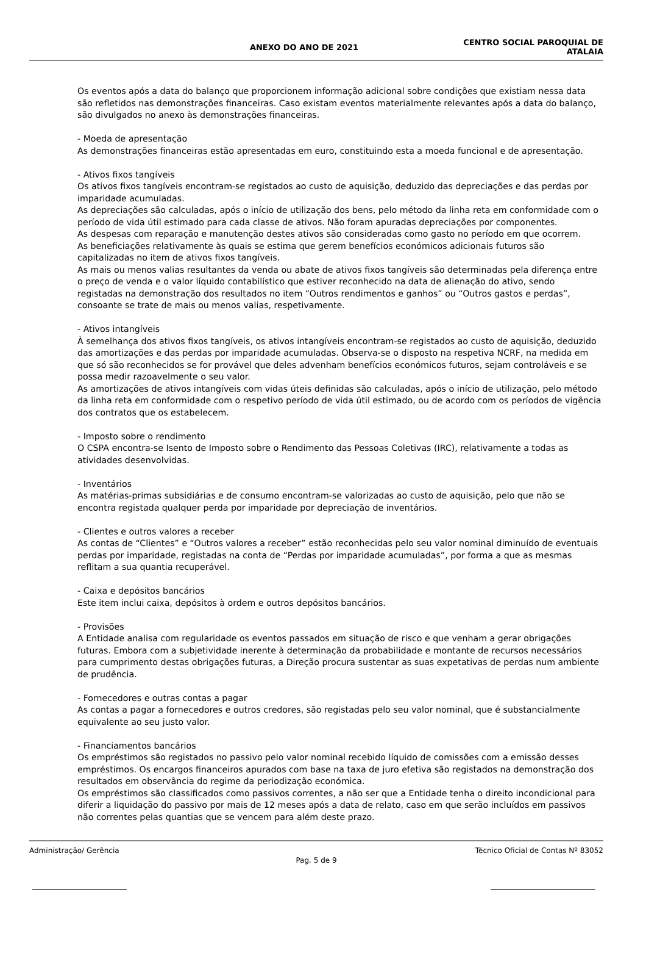ANEXO DO ANO DE 2021
CENTRO SOCIAL PAROQUIAL DE
ATALAIA
Os eventos após a data do balanço que proporcionem informação adicional sobre condições que existiam nessa data são refletidos nas demonstrações financeiras. Caso existam eventos materialmente relevantes após a data do balanço, são divulgados no anexo às demonstrações financeiras.
- Moeda de apresentação
As demonstrações financeiras estão apresentadas em euro, constituindo esta a moeda funcional e de apresentação.
- Ativos fixos tangíveis
Os ativos fixos tangíveis encontram-se registados ao custo de aquisição, deduzido das depreciações e das perdas por imparidade acumuladas.
As depreciações são calculadas, após o início de utilização dos bens, pelo método da linha reta em conformidade com o período de vida útil estimado para cada classe de ativos. Não foram apuradas depreciações por componentes.
As despesas com reparação e manutenção destes ativos são consideradas como gasto no período em que ocorrem.
As beneficiações relativamente às quais se estima que gerem benefícios económicos adicionais futuros são capitalizadas no item de ativos fixos tangíveis.
As mais ou menos valias resultantes da venda ou abate de ativos fixos tangíveis são determinadas pela diferença entre o preço de venda e o valor líquido contabilístico que estiver reconhecido na data de alienação do ativo, sendo registadas na demonstração dos resultados no item “Outros rendimentos e ganhos” ou “Outros gastos e perdas”, consoante se trate de mais ou menos valias, respetivamente.
- Ativos intangíveis
À semelhança dos ativos fixos tangíveis, os ativos intangíveis encontram-se registados ao custo de aquisição, deduzido das amortizações e das perdas por imparidade acumuladas. Observa-se o disposto na respetiva NCRF, na medida em que só são reconhecidos se for provável que deles advenham benefícios económicos futuros, sejam controláveis e se possa medir razoavelmente o seu valor.
As amortizações de ativos intangíveis com vidas úteis definidas são calculadas, após o início de utilização, pelo método da linha reta em conformidade com o respetivo período de vida útil estimado, ou de acordo com os períodos de vigência dos contratos que os estabelecem.
- Imposto sobre o rendimento
O CSPA encontra-se Isento de Imposto sobre o Rendimento das Pessoas Coletivas (IRC), relativamente a todas as atividades desenvolvidas.
- Inventários
As matérias-primas subsidiárias e de consumo encontram-se valorizadas ao custo de aquisição, pelo que não se encontra registada qualquer perda por imparidade por depreciação de inventários.
- Clientes e outros valores a receber
As contas de “Clientes” e “Outros valores a receber” estão reconhecidas pelo seu valor nominal diminuído de eventuais perdas por imparidade, registadas na conta de “Perdas por imparidade acumuladas”, por forma a que as mesmas reflitam a sua quantia recuperável.
- Caixa e depósitos bancários
Este item inclui caixa, depósitos à ordem e outros depósitos bancários.
- Provisões
A Entidade analisa com regularidade os eventos passados em situação de risco e que venham a gerar obrigações futuras. Embora com a subjetividade inerente à determinação da probabilidade e montante de recursos necessários para cumprimento destas obrigações futuras, a Direção procura sustentar as suas expetativas de perdas num ambiente de prudência.
- Fornecedores e outras contas a pagar
As contas a pagar a fornecedores e outros credores, são registadas pelo seu valor nominal, que é substancialmente equivalente ao seu justo valor.
- Financiamentos bancários
Os empréstimos são registados no passivo pelo valor nominal recebido líquido de comissões com a emissão desses empréstimos. Os encargos financeiros apurados com base na taxa de juro efetiva são registados na demonstração dos resultados em observância do regime da periodização económica.
Os empréstimos são classificados como passivos correntes, a não ser que a Entidade tenha o direito incondicional para diferir a liquidação do passivo por mais de 12 meses após a data de relato, caso em que serão incluídos em passivos não correntes pelas quantias que se vencem para além deste prazo.
Administração/ Gerência
Pag. 5 de 9
Técnico Oficial de Contas Nº 83052